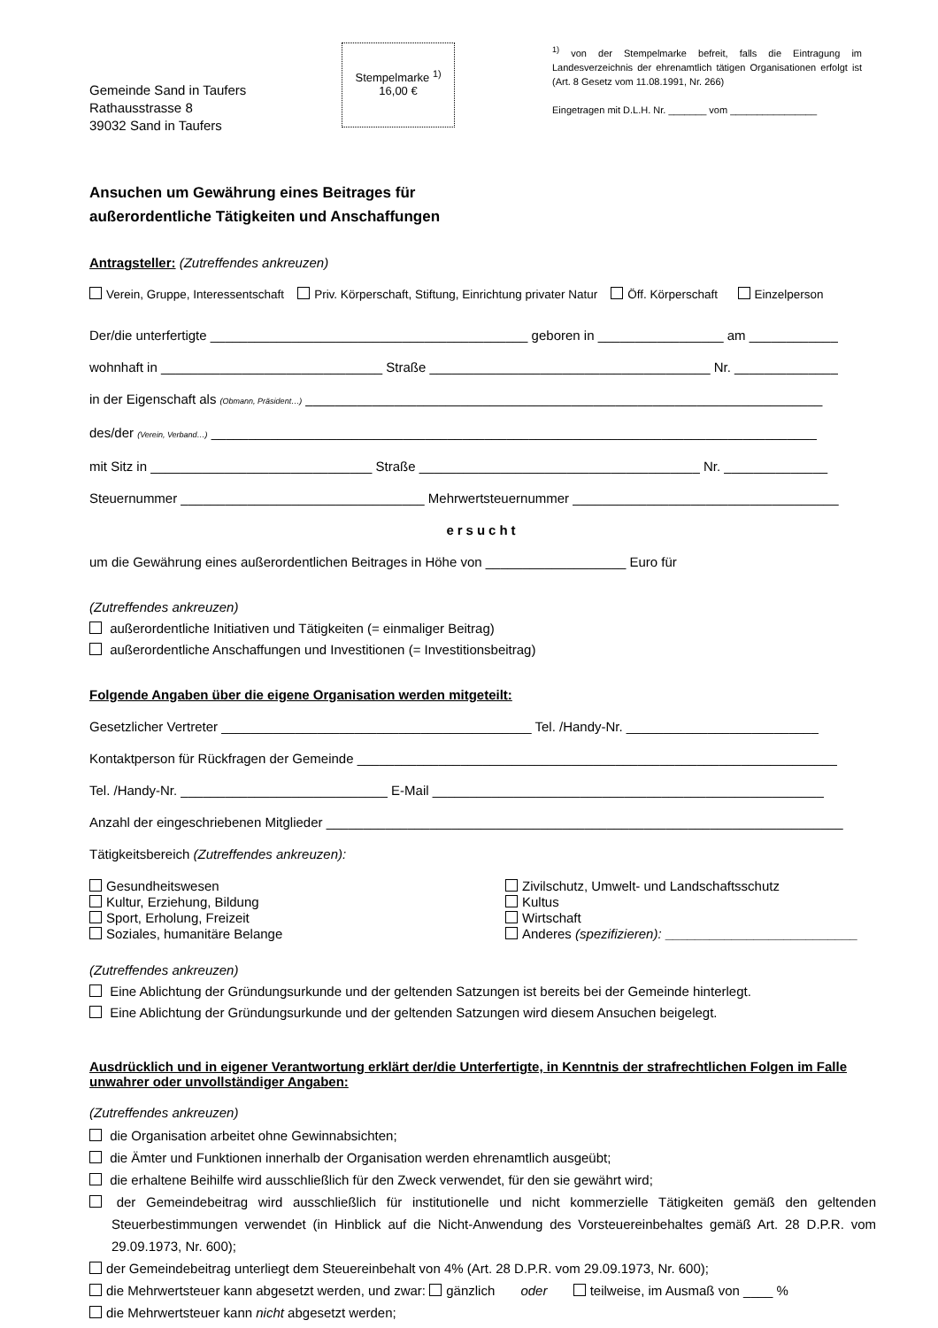Gemeinde Sand in Taufers
Rathausstrasse 8
39032 Sand in Taufers
Stempelmarke <sup>1)</sup>
16,00 €
<sup>1)</sup> von der Stempelmarke befreit, falls die Eintragung im Landesverzeichnis der ehrenamtlich tätigen Organisationen erfolgt ist (Art. 8 Gesetz vom 11.08.1991, Nr. 266)
Eingetragen mit D.L.H. Nr. _______ vom ________________
Ansuchen um Gewährung eines Beitrages für
außerordentliche Tätigkeiten und Anschaffungen
Antragsteller: (Zutreffendes ankreuzen)
Verein, Gruppe, Interessentschaft Priv. Körperschaft, Stiftung, Einrichtung privater Natur Öff. Körperschaft Einzelperson
Der/die unterfertigte ___________________________________________ geboren in _________________ am ____________
wohnhaft in ______________________________ Straße ______________________________________ Nr. ______________
in der Eigenschaft als (Obmann, Präsident…) ______________________________________________________________________
des/der (Verein, Verband…) __________________________________________________________________________________
mit Sitz in ______________________________ Straße ______________________________________ Nr. ______________
Steuernummer _________________________________ Mehrwertsteuernummer ____________________________________
ersucht
um die Gewährung eines außerordentlichen Beitrages in Höhe von ___________________ Euro für
(Zutreffendes ankreuzen)
außerordentliche Initiativen und Tätigkeiten (= einmaliger Beitrag)
außerordentliche Anschaffungen und Investitionen (= Investitionsbeitrag)
Folgende Angaben über die eigene Organisation werden mitgeteilt:
Gesetzlicher Vertreter __________________________________________ Tel. /Handy-Nr. __________________________
Kontaktperson für Rückfragen der Gemeinde _________________________________________________________________
Tel. /Handy-Nr. ____________________________ E-Mail _____________________________________________________
Anzahl der eingeschriebenen Mitglieder ______________________________________________________________________
Tätigkeitsbereich (Zutreffendes ankreuzen):
Gesundheitswesen
Kultur, Erziehung, Bildung
Sport, Erholung, Freizeit
Soziales, humanitäre Belange
Zivilschutz, Umwelt- und Landschaftsschutz
Kultus
Wirtschaft
Anderes (spezifizieren): __________________________
(Zutreffendes ankreuzen)
Eine Ablichtung der Gründungsurkunde und der geltenden Satzungen ist bereits bei der Gemeinde hinterlegt.
Eine Ablichtung der Gründungsurkunde und der geltenden Satzungen wird diesem Ansuchen beigelegt.
Ausdrücklich und in eigener Verantwortung erklärt der/die Unterfertigte, in Kenntnis der strafrechtlichen Folgen im Falle unwahrer oder unvollständiger Angaben:
(Zutreffendes ankreuzen)
die Organisation arbeitet ohne Gewinnabsichten;
die Ämter und Funktionen innerhalb der Organisation werden ehrenamtlich ausgeübt;
die erhaltene Beihilfe wird ausschließlich für den Zweck verwendet, für den sie gewährt wird;
der Gemeindebeitrag wird ausschließlich für institutionelle und nicht kommerzielle Tätigkeiten gemäß den geltenden Steuerbestimmungen verwendet (in Hinblick auf die Nicht-Anwendung des Vorsteuereinbehaltes gemäß Art. 28 D.P.R. vom 29.09.1973, Nr. 600);
der Gemeindebeitrag unterliegt dem Steuereinbehalt von 4% (Art. 28 D.P.R. vom 29.09.1973, Nr. 600);
die Mehrwertsteuer kann abgesetzt werden, und zwar: gänzlich oder teilweise, im Ausmaß von ____ %
die Mehrwertsteuer kann nicht abgesetzt werden;